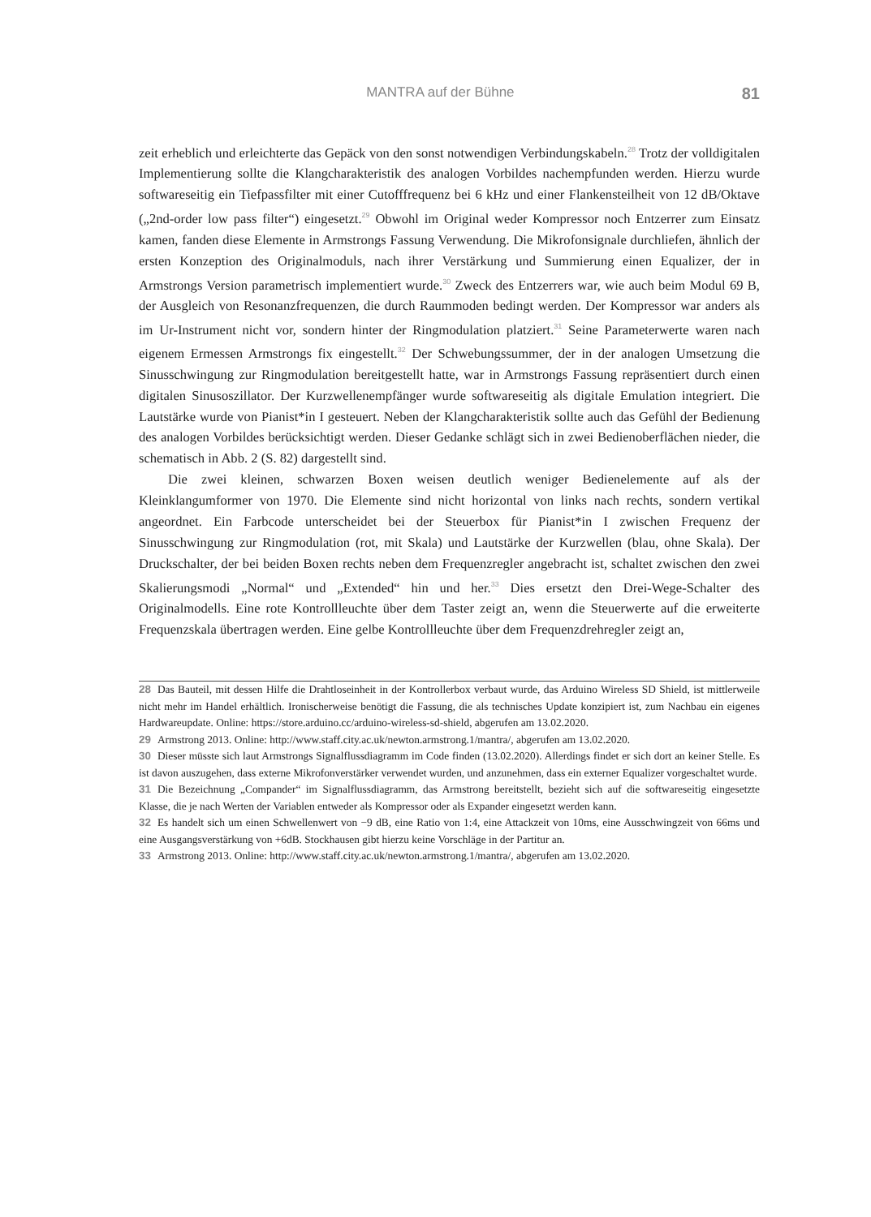MANTRA auf der Bühne 81
zeit erheblich und erleichterte das Gepäck von den sonst notwendigen Verbindungskabeln.<sup>28</sup> Trotz der volldigitalen Implementierung sollte die Klangcharakteristik des analogen Vorbildes nachempfunden werden. Hierzu wurde softwareseitig ein Tiefpassfilter mit einer Cutofffrequenz bei 6 kHz und einer Flankensteilheit von 12 dB/Oktave („2nd-order low pass filter“) eingesetzt.<sup>29</sup> Obwohl im Original weder Kompressor noch Entzerrer zum Einsatz kamen, fanden diese Elemente in Armstrongs Fassung Verwendung. Die Mikrofonsignale durchliefen, ähnlich der ersten Konzeption des Originalmoduls, nach ihrer Verstärkung und Summierung einen Equalizer, der in Armstrongs Version parametrisch implementiert wurde.<sup>30</sup> Zweck des Entzerrers war, wie auch beim Modul 69 B, der Ausgleich von Resonanzfrequenzen, die durch Raummoden bedingt werden. Der Kompressor war anders als im Ur-Instrument nicht vor, sondern hinter der Ringmodulation platziert.<sup>31</sup> Seine Parameterwerte waren nach eigenem Ermessen Armstrongs fix eingestellt.<sup>32</sup> Der Schwebungssummer, der in der analogen Umsetzung die Sinusschwingung zur Ringmodulation bereitgestellt hatte, war in Armstrongs Fassung repräsentiert durch einen digitalen Sinusoszillator. Der Kurzwellenempfänger wurde softwareseitig als digitale Emulation integriert. Die Lautstärke wurde von Pianist*in I gesteuert. Neben der Klangcharakteristik sollte auch das Gefühl der Bedienung des analogen Vorbildes berücksichtigt werden. Dieser Gedanke schlägt sich in zwei Bedienoberflächen nieder, die schematisch in Abb. 2 (S. 82) dargestellt sind.
Die zwei kleinen, schwarzen Boxen weisen deutlich weniger Bedienelemente auf als der Kleinklangumformer von 1970. Die Elemente sind nicht horizontal von links nach rechts, sondern vertikal angeordnet. Ein Farbcode unterscheidet bei der Steuerbox für Pianist*in I zwischen Frequenz der Sinusschwingung zur Ringmodulation (rot, mit Skala) und Lautstärke der Kurzwellen (blau, ohne Skala). Der Druckschalter, der bei beiden Boxen rechts neben dem Frequenzregler angebracht ist, schaltet zwischen den zwei Skalierungsmodi „Normal“ und „Extended“ hin und her.<sup>33</sup> Dies ersetzt den Drei-Wege-Schalter des Originalmodells. Eine rote Kontrollleuchte über dem Taster zeigt an, wenn die Steuerwerte auf die erweiterte Frequenzskala übertragen werden. Eine gelbe Kontrollleuchte über dem Frequenzdrehregler zeigt an,
28 Das Bauteil, mit dessen Hilfe die Drahtloseinheit in der Kontrollerbox verbaut wurde, das Arduino Wireless SD Shield, ist mittlerweile nicht mehr im Handel erhältlich. Ironischerweise benötigt die Fassung, die als technisches Update konzipiert ist, zum Nachbau ein eigenes Hardwareupdate. Online: https://store.arduino.cc/arduino-wireless-sd-shield, abgerufen am 13.02.2020.
29 Armstrong 2013. Online: http://www.staff.city.ac.uk/newton.armstrong.1/mantra/, abgerufen am 13.02.2020.
30 Dieser müsste sich laut Armstrongs Signalflussdiagramm im Code finden (13.02.2020). Allerdings findet er sich dort an keiner Stelle. Es ist davon auszugehen, dass externe Mikrofonverstärker verwendet wurden, und anzunehmen, dass ein externer Equalizer vorgeschaltet wurde.
31 Die Bezeichnung „Compander“ im Signalflussdiagramm, das Armstrong bereitstellt, bezieht sich auf die softwareseitig eingesetzte Klasse, die je nach Werten der Variablen entweder als Kompressor oder als Expander eingesetzt werden kann.
32 Es handelt sich um einen Schwellenwert von −9 dB, eine Ratio von 1:4, eine Attackzeit von 10ms, eine Ausschwingzeit von 66ms und eine Ausgangsverstärkung von +6dB. Stockhausen gibt hierzu keine Vorschläge in der Partitur an.
33 Armstrong 2013. Online: http://www.staff.city.ac.uk/newton.armstrong.1/mantra/, abgerufen am 13.02.2020.